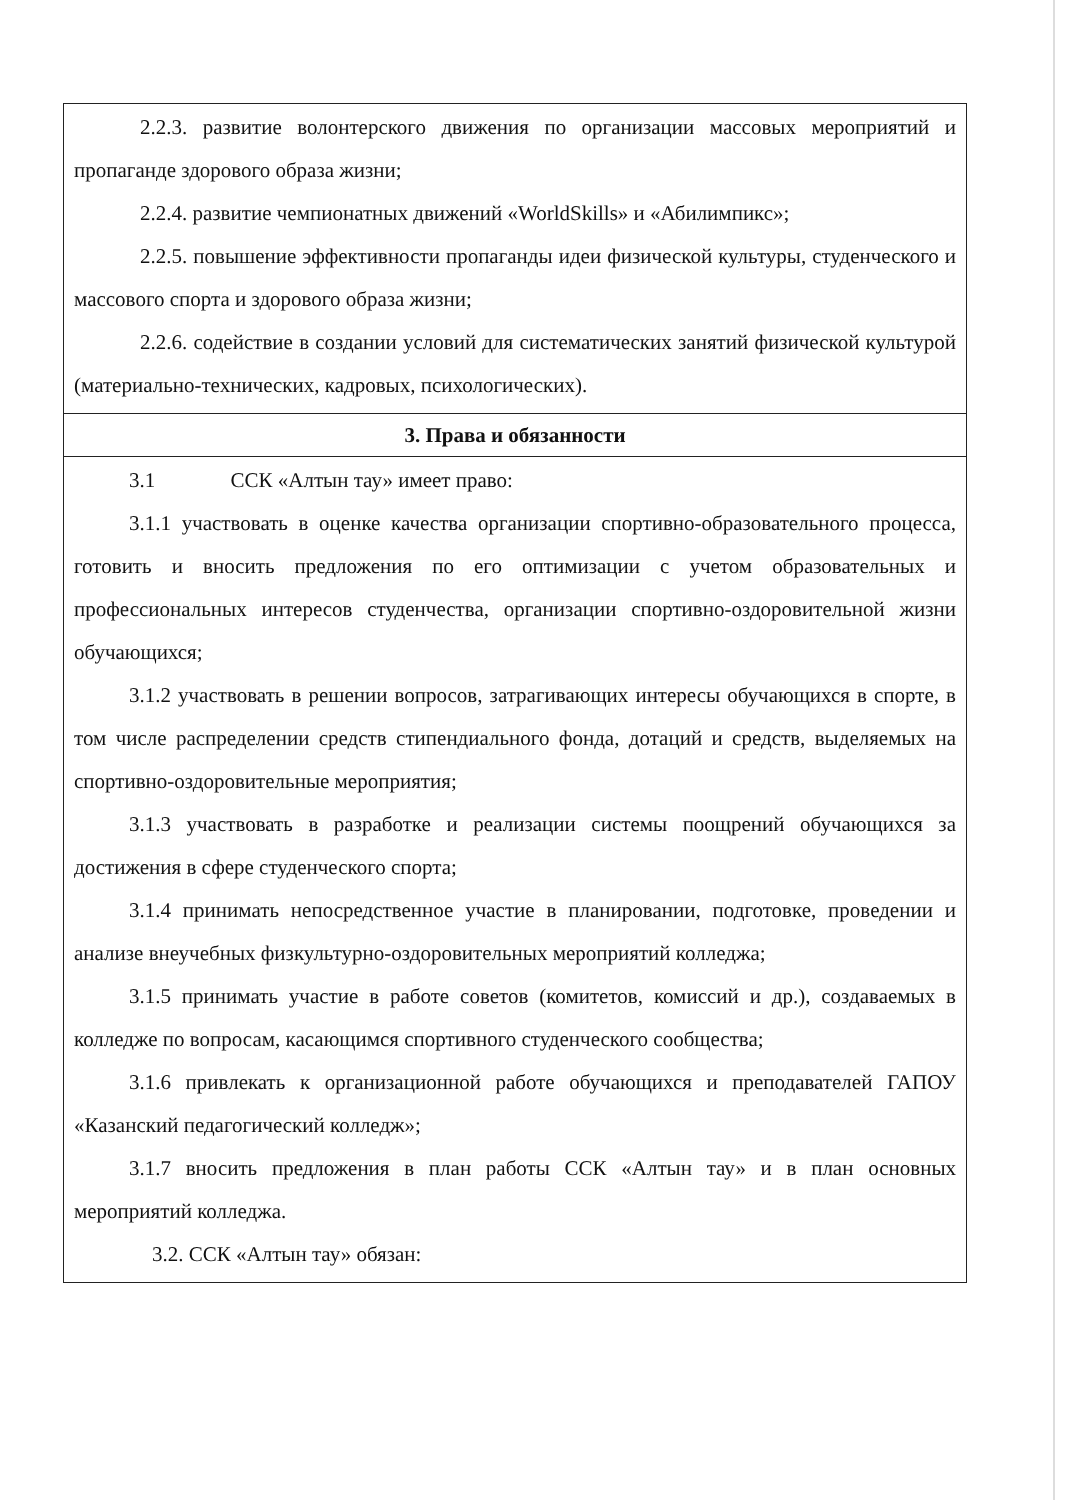2.2.3. развитие волонтерского движения по организации массовых мероприятий и пропаганде здорового образа жизни;
2.2.4. развитие чемпионатных движений «WorldSkills» и «Абилимпикс»;
2.2.5. повышение эффективности пропаганды идеи физической культуры, студенческого и массового спорта и здорового образа жизни;
2.2.6. содействие в создании условий для систематических занятий физической культурой (материально-технических, кадровых, психологических).
3. Права и обязанности
3.1 ССК «Алтын тау» имеет право:
3.1.1 участвовать в оценке качества организации спортивно-образовательного процесса, готовить и вносить предложения по его оптимизации с учетом образовательных и профессиональных интересов студенчества, организации спортивно-оздоровительной жизни обучающихся;
3.1.2 участвовать в решении вопросов, затрагивающих интересы обучающихся в спорте, в том числе распределении средств стипендиального фонда, дотаций и средств, выделяемых на спортивно-оздоровительные мероприятия;
3.1.3 участвовать в разработке и реализации системы поощрений обучающихся за достижения в сфере студенческого спорта;
3.1.4 принимать непосредственное участие в планировании, подготовке, проведении и анализе внеучебных физкультурно-оздоровительных мероприятий колледжа;
3.1.5 принимать участие в работе советов (комитетов, комиссий и др.), создаваемых в колледже по вопросам, касающимся спортивного студенческого сообщества;
3.1.6 привлекать к организационной работе обучающихся и преподавателей ГАПОУ «Казанский педагогический колледж»;
3.1.7 вносить предложения в план работы ССК «Алтын тау» и в план основных мероприятий колледжа.
3.2. ССК «Алтын тау» обязан: